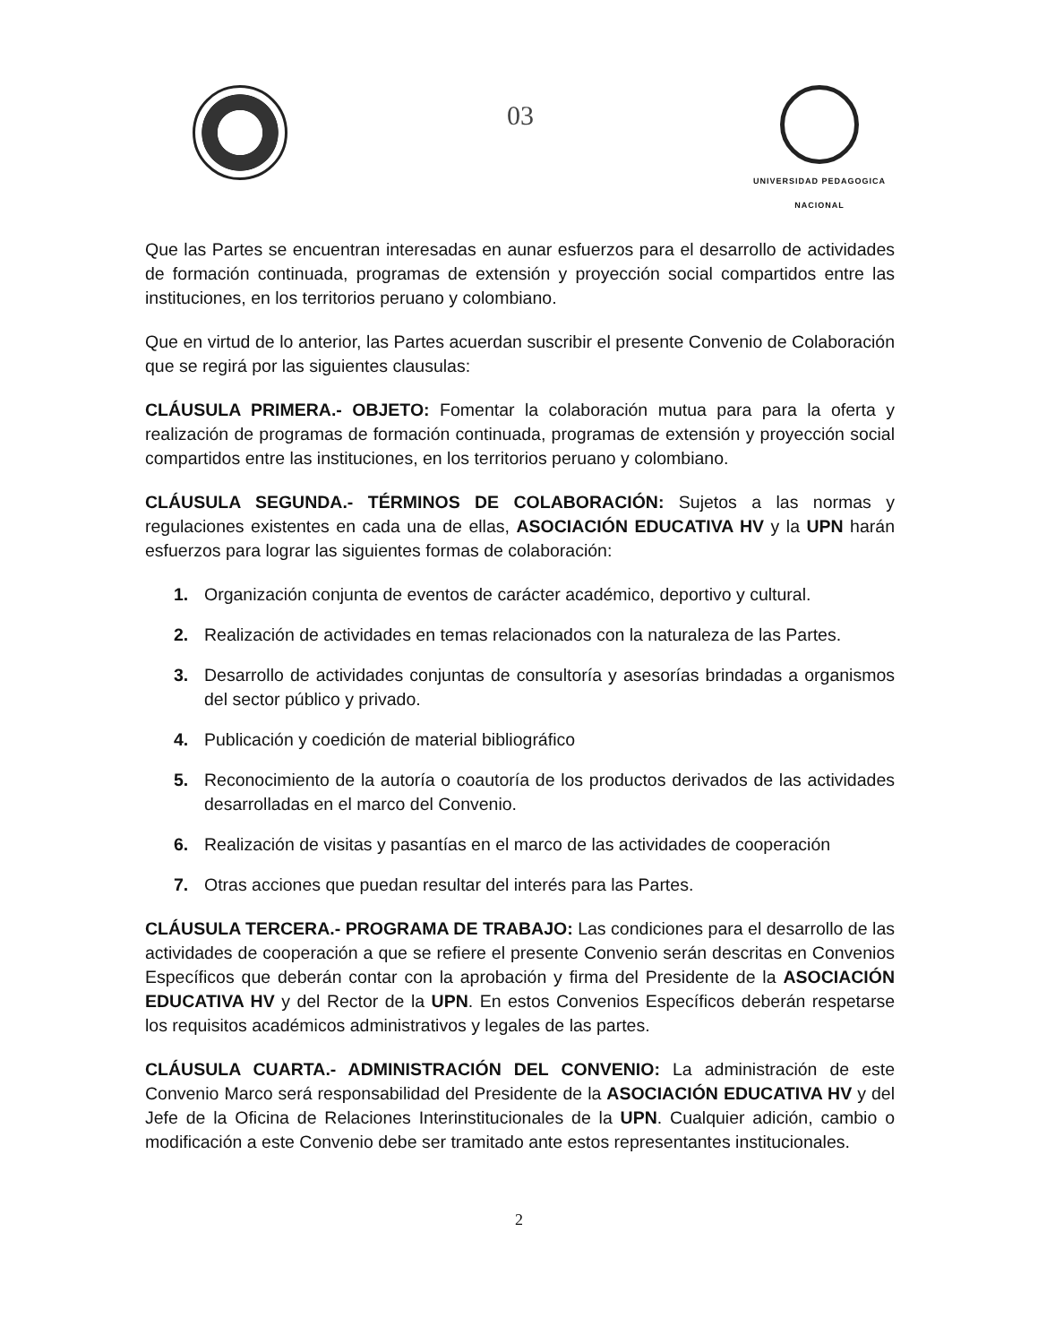03
UNIVERSIDAD PEDAGOGICA
NACIONAL
Que las Partes se encuentran interesadas en aunar esfuerzos para el desarrollo de actividades de formación continuada, programas de extensión y proyección social compartidos entre las instituciones, en los territorios peruano y colombiano.
Que en virtud de lo anterior, las Partes acuerdan suscribir el presente Convenio de Colaboración que se regirá por las siguientes clausulas:
CLÁUSULA PRIMERA.- OBJETO: Fomentar la colaboración mutua para para la oferta y realización de programas de formación continuada, programas de extensión y proyección social compartidos entre las instituciones, en los territorios peruano y colombiano.
CLÁUSULA SEGUNDA.- TÉRMINOS DE COLABORACIÓN: Sujetos a las normas y regulaciones existentes en cada una de ellas, ASOCIACIÓN EDUCATIVA HV y la UPN harán esfuerzos para lograr las siguientes formas de colaboración:
1. Organización conjunta de eventos de carácter académico, deportivo y cultural.
2. Realización de actividades en temas relacionados con la naturaleza de las Partes.
3. Desarrollo de actividades conjuntas de consultoría y asesorías brindadas a organismos del sector público y privado.
4. Publicación y coedición de material bibliográfico
5. Reconocimiento de la autoría o coautoría de los productos derivados de las actividades desarrolladas en el marco del Convenio.
6. Realización de visitas y pasantías en el marco de las actividades de cooperación
7. Otras acciones que puedan resultar del interés para las Partes.
CLÁUSULA TERCERA.- PROGRAMA DE TRABAJO: Las condiciones para el desarrollo de las actividades de cooperación a que se refiere el presente Convenio serán descritas en Convenios Específicos que deberán contar con la aprobación y firma del Presidente de la ASOCIACIÓN EDUCATIVA HV y del Rector de la UPN. En estos Convenios Específicos deberán respetarse los requisitos académicos administrativos y legales de las partes.
CLÁUSULA CUARTA.- ADMINISTRACIÓN DEL CONVENIO: La administración de este Convenio Marco será responsabilidad del Presidente de la ASOCIACIÓN EDUCATIVA HV y del Jefe de la Oficina de Relaciones Interinstitucionales de la UPN. Cualquier adición, cambio o modificación a este Convenio debe ser tramitado ante estos representantes institucionales.
2